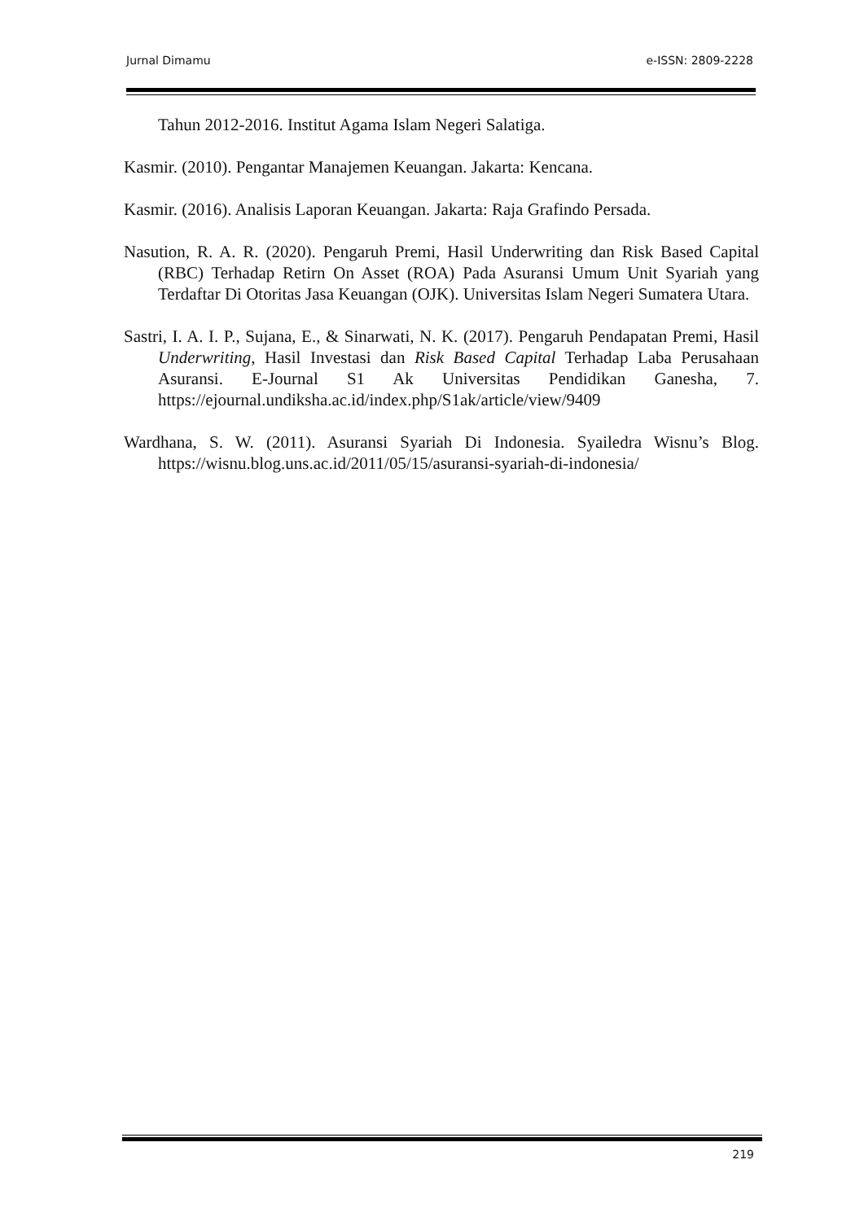Jurnal Dimamu e-ISSN: 2809-2228
Tahun 2012-2016. Institut Agama Islam Negeri Salatiga.
Kasmir. (2010). Pengantar Manajemen Keuangan. Jakarta: Kencana.
Kasmir. (2016). Analisis Laporan Keuangan. Jakarta: Raja Grafindo Persada.
Nasution, R. A. R. (2020). Pengaruh Premi, Hasil Underwriting dan Risk Based Capital (RBC) Terhadap Retirn On Asset (ROA) Pada Asuransi Umum Unit Syariah yang Terdaftar Di Otoritas Jasa Keuangan (OJK). Universitas Islam Negeri Sumatera Utara.
Sastri, I. A. I. P., Sujana, E., & Sinarwati, N. K. (2017). Pengaruh Pendapatan Premi, Hasil Underwriting, Hasil Investasi dan Risk Based Capital Terhadap Laba Perusahaan Asuransi. E-Journal S1 Ak Universitas Pendidikan Ganesha, 7. https://ejournal.undiksha.ac.id/index.php/S1ak/article/view/9409
Wardhana, S. W. (2011). Asuransi Syariah Di Indonesia. Syailedra Wisnu’s Blog. https://wisnu.blog.uns.ac.id/2011/05/15/asuransi-syariah-di-indonesia/
219